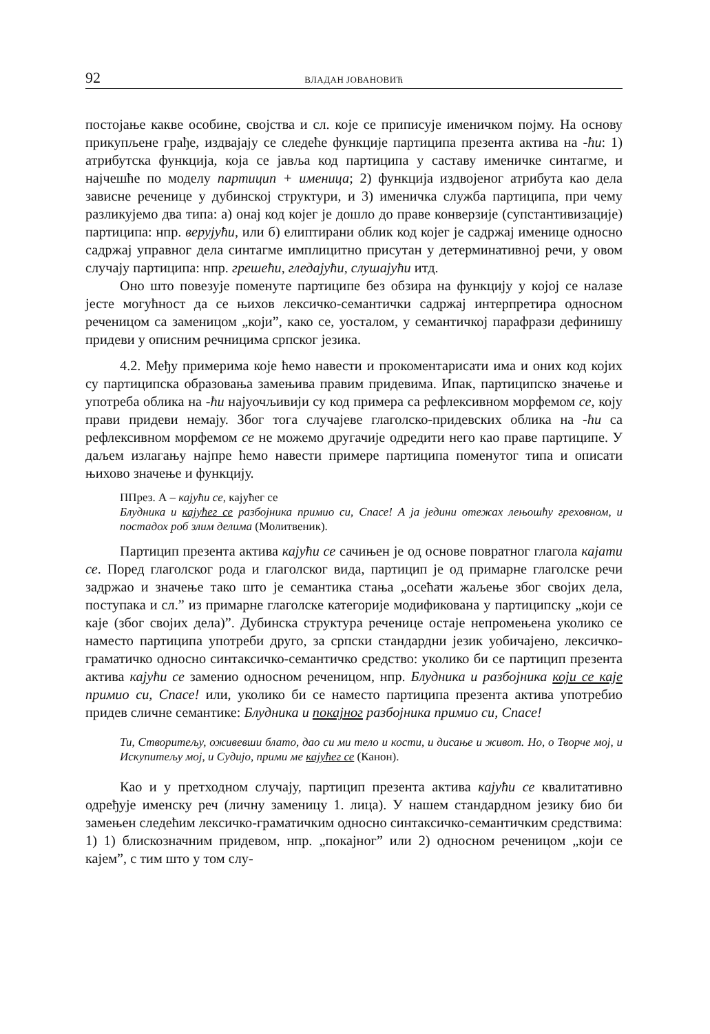92 ВЛАДАН ЈОВАНОВИЋ
постојање какве особине, својства и сл. које се приписује именичком појму. На основу прикупљене грађе, издвајају се следеће функције партиципа презента актива на -ћи: 1) атрибутска функција, која се јавља код партиципа у саставу именичке синтагме, и најчешће по моделу партицип + именица; 2) функција издвојеног атрибута као дела зависне реченице у дубинској структури, и 3) именичка служба партиципа, при чему разликујемо два типа: а) онај код којег је дошло до праве конверзије (супстантивизације) партиципа: нпр. верујући, или б) елиптирани облик код којег је садржај именице односно садржај управног дела синтагме имплицитно присутан у детерминативној речи, у овом случају партиципа: нпр. грешећи, гледајући, слушајући итд.
Оно што повезује поменуте партиципе без обзира на функцију у којој се налазе јесте могућност да се њихов лексичко-семантички садржај интерпретира односном реченицом са заменицом „који”, како се, уосталом, у семантичкој парафрази дефинишу придеви у описним речницима српског језика.
4.2. Међу примерима које ћемо навести и прокоментарисати има и оних код којих су партиципска образовања замењива правим придевима. Ипак, партиципско значење и употреба облика на -ћи најуочљивији су код примера са рефлексивном морфемом се, коју прави придеви немају. Због тога случајеве глаголско-придевских облика на -ћи са рефлексивном морфемом се не можемо другачије одредити него као праве партиципе. У даљем излагању најпре ћемо навести примере партиципа поменутог типа и описати њихово значење и функцију.
ППрез. А – кајући се, кајућег се
Блудника и кајућег се разбојника примио си, Спасе! А ја једини отежах лењошћу греховном, и постадох роб злим делима (Молитвеник).
Партицип презента актива кајући се сачињен је од основе повратног глагола кајати се. Поред глаголског рода и глаголског вида, партицип је од примарне глаголске речи задржао и значење тако што је семантика стања „осећати жаљење због својих дела, поступака и сл.” из примарне глаголске категорије модификована у партиципску „који се каје (због својих дела)”. Дубинска структура реченице остаје непромењена уколико се наместо партиципа употреби друго, за српски стандардни језик уобичајено, лексичко-граматичко односно синтаксичко-семантичко средство: уколико би се партицип презента актива кајући се заменио односном реченицом, нпр. Блудника и разбојника који се каје примио си, Спасе! или, уколико би се наместо партиципа презента актива употребио придев сличне семантике: Блудника и покајног разбојника примио си, Спасе!
Ти, Створитељу, оживевши блато, дао си ми тело и кости, и дисање и живот. Но, о Творче мој, и Искупитељу мој, и Судијо, прими ме кајућег се (Канон).
Као и у претходном случају, партицип презента актива кајући се квалитативно одређује именску реч (личну заменицу 1. лица). У нашем стандардном језику био би замењен следећим лексичко-граматичким односно синтаксичко-семантичким средствима: 1) 1) блискозначним придевом, нпр. „покајног” или 2) односном реченицом „који се кајем”, с тим што у том слу-